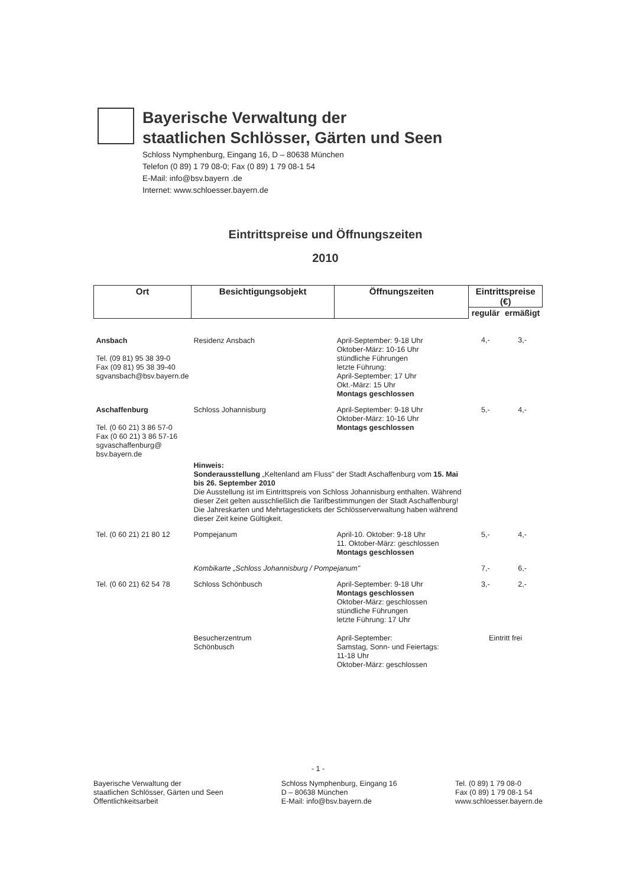Bayerische Verwaltung der
staatlichen Schlösser, Gärten und Seen
Schloss Nymphenburg, Eingang 16, D – 80638 München
Telefon (0 89) 1 79 08-0; Fax (0 89) 1 79 08-1 54
E-Mail: info@bsv.bayern .de
Internet: www.schloesser.bayern.de
Eintrittspreise und Öffnungszeiten
2010
| Ort | Besichtigungsobjekt | Öffnungszeiten | Eintrittspreise (€) | |
| --- | --- | --- | --- | --- |
| | | | regulär | ermäßigt |
| Ansbach Tel. (09 81) 95 38 39-0 Fax (09 81) 95 38 39-40 sgvansbach@bsv.bayern.de | Residenz Ansbach | April-September: 9-18 Uhr Oktober-März: 10-16 Uhr stündliche Führungen letzte Führung: April-September: 17 Uhr Okt.-März: 15 Uhr Montags geschlossen | 4,- | 3,- |
| Aschaffenburg Tel. (0 60 21) 3 86 57-0 Fax (0 60 21) 3 86 57-16 sgvaschaffenburg@ bsv.bayern.de | Schloss Johannisburg | April-September: 9-18 Uhr Oktober-März: 10-16 Uhr Montags geschlossen | 5,- | 4,- |
| | Hinweis: Sonderausstellung „Keltenland am Fluss" der Stadt Aschaffenburg vom 15. Mai bis 26. September 2010 Die Ausstellung ist im Eintrittspreis von Schloss Johannisburg enthalten. Während dieser Zeit gelten ausschließlich die Tarifbestimmungen der Stadt Aschaffenburg! Die Jahreskarten und Mehrtagestickets der Schlösserverwaltung haben während dieser Zeit keine Gültigkeit. | | | |
| Tel. (0 60 21) 21 80 12 | Pompejanum | April-10. Oktober: 9-18 Uhr 11. Oktober-März: geschlossen Montags geschlossen | 5,- | 4,- |
| | Kombikarte „Schloss Johannisburg / Pompejanum" | | 7,- | 6,- |
| Tel. (0 60 21) 62 54 78 | Schloss Schönbusch | April-September: 9-18 Uhr Montags geschlossen Oktober-März: geschlossen stündliche Führungen letzte Führung: 17 Uhr | 3,- | 2,- |
| | Besucherzentrum Schönbusch | April-September: Samstag, Sonn- und Feiertags: 11-18 Uhr Oktober-März: geschlossen | Eintritt frei | |
- 1 -
Bayerische Verwaltung der
staatlichen Schlösser, Gärten und Seen
Öffentlichkeitsarbeit
Schloss Nymphenburg, Eingang 16
D – 80638 München
E-Mail: info@bsv.bayern.de
Tel. (0 89) 1 79 08-0
Fax (0 89) 1 79 08-1 54
www.schloesser.bayern.de